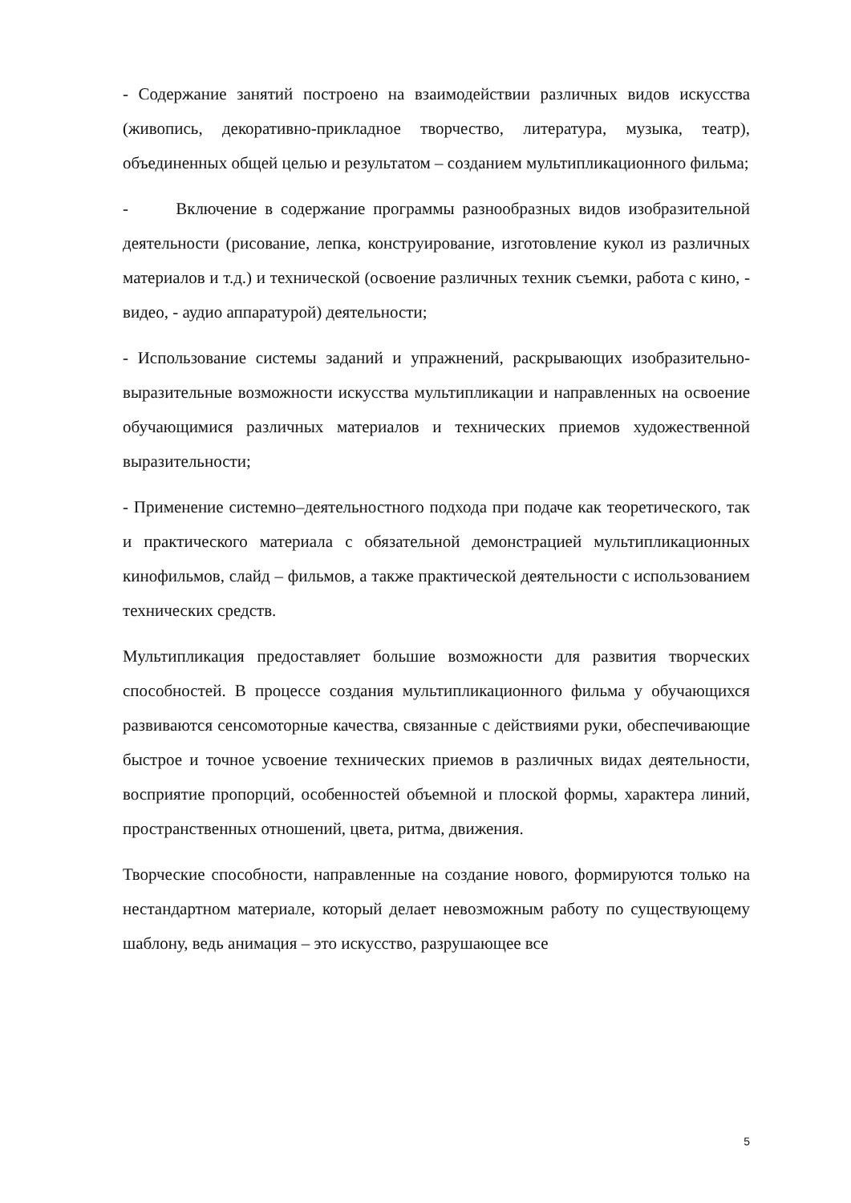- Содержание занятий построено на взаимодействии различных видов искусства (живопись, декоративно-прикладное творчество, литература, музыка, театр), объединенных общей целью и результатом – созданием мультипликационного фильма;
- Включение в содержание программы разнообразных видов изобразительной деятельности (рисование, лепка, конструирование, изготовление кукол из различных материалов и т.д.) и технической (освоение различных техник съемки, работа с кино, - видео, - аудио аппаратурой) деятельности;
- Использование системы заданий и упражнений, раскрывающих изобразительно-выразительные возможности искусства мультипликации и направленных на освоение обучающимися различных материалов и технических приемов художественной выразительности;
- Применение системно–деятельностного подхода при подаче как теоретического, так и практического материала с обязательной демонстрацией мультипликационных кинофильмов, слайд – фильмов, а также практической деятельности с использованием технических средств.
Мультипликация предоставляет большие возможности для развития творческих способностей. В процессе создания мультипликационного фильма у обучающихся развиваются сенсомоторные качества, связанные с действиями руки, обеспечивающие быстрое и точное усвоение технических приемов в различных видах деятельности, восприятие пропорций, особенностей объемной и плоской формы, характера линий, пространственных отношений, цвета, ритма, движения.
Творческие способности, направленные на создание нового, формируются только на нестандартном материале, который делает невозможным работу по существующему шаблону, ведь анимация – это искусство, разрушающее все
5